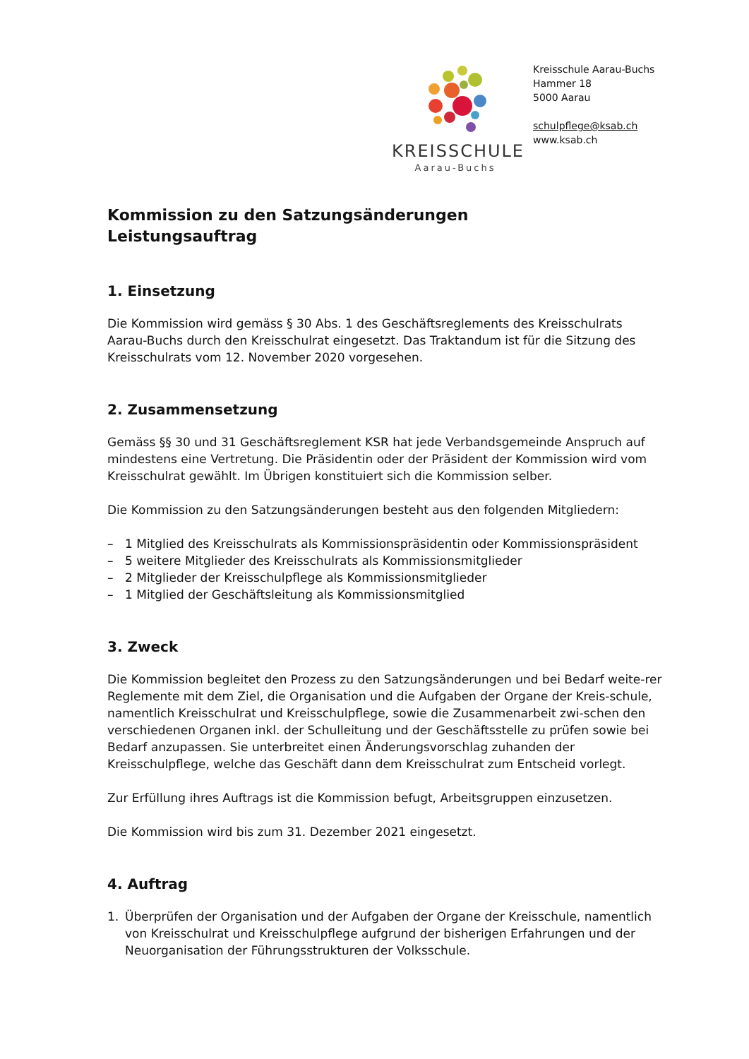KREISSCHULE
Aarau-Buchs
Kreisschule Aarau-Buchs
Hammer 18
5000 Aarau
schulpflege@ksab.ch
www.ksab.ch
Kommission zu den Satzungsänderungen
Leistungsauftrag
1. Einsetzung
Die Kommission wird gemäss § 30 Abs. 1 des Geschäftsreglements des Kreisschulrats Aarau-Buchs durch den Kreisschulrat eingesetzt. Das Traktandum ist für die Sitzung des Kreisschulrats vom 12. November 2020 vorgesehen.
2. Zusammensetzung
Gemäss §§ 30 und 31 Geschäftsreglement KSR hat jede Verbandsgemeinde Anspruch auf mindestens eine Vertretung. Die Präsidentin oder der Präsident der Kommission wird vom Kreisschulrat gewählt. Im Übrigen konstituiert sich die Kommission selber.
Die Kommission zu den Satzungsänderungen besteht aus den folgenden Mitgliedern:
– 1 Mitglied des Kreisschulrats als Kommissionspräsidentin oder Kommissionspräsident
– 5 weitere Mitglieder des Kreisschulrats als Kommissionsmitglieder
– 2 Mitglieder der Kreisschulpflege als Kommissionsmitglieder
– 1 Mitglied der Geschäftsleitung als Kommissionsmitglied
3. Zweck
Die Kommission begleitet den Prozess zu den Satzungsänderungen und bei Bedarf weite-rer Reglemente mit dem Ziel, die Organisation und die Aufgaben der Organe der Kreis-schule, namentlich Kreisschulrat und Kreisschulpflege, sowie die Zusammenarbeit zwi-schen den verschiedenen Organen inkl. der Schulleitung und der Geschäftsstelle zu prüfen sowie bei Bedarf anzupassen. Sie unterbreitet einen Änderungsvorschlag zuhanden der Kreisschulpflege, welche das Geschäft dann dem Kreisschulrat zum Entscheid vorlegt.
Zur Erfüllung ihres Auftrags ist die Kommission befugt, Arbeitsgruppen einzusetzen.
Die Kommission wird bis zum 31. Dezember 2021 eingesetzt.
4. Auftrag
1. Überprüfen der Organisation und der Aufgaben der Organe der Kreisschule, namentlich von Kreisschulrat und Kreisschulpflege aufgrund der bisherigen Erfahrungen und der Neuorganisation der Führungsstrukturen der Volksschule.